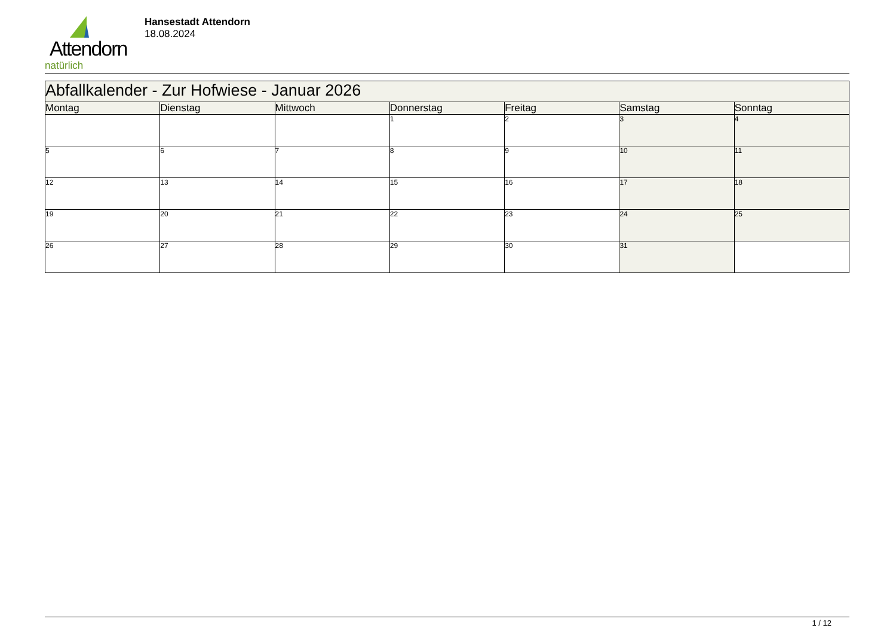Attendorn
natürlich
Hansestadt Attendorn
18.08.2024
| Abfallkalender - Zur Hofwiese - Januar 2026 | | | | | | |
| Montag | Dienstag | Mittwoch | Donnerstag | Freitag | Samstag | Sonntag |
| | | | 1 | 2 | 3 | 4 |
| 5 | 6 | 7 | 8 | 9 | 10 | 11 |
| 12 | 13 | 14 | 15 | 16 | 17 | 18 |
| 19 | 20 | 21 | 22 | 23 | 24 | 25 |
| 26 | 27 | 28 | 29 | 30 | 31 | |
1 / 12